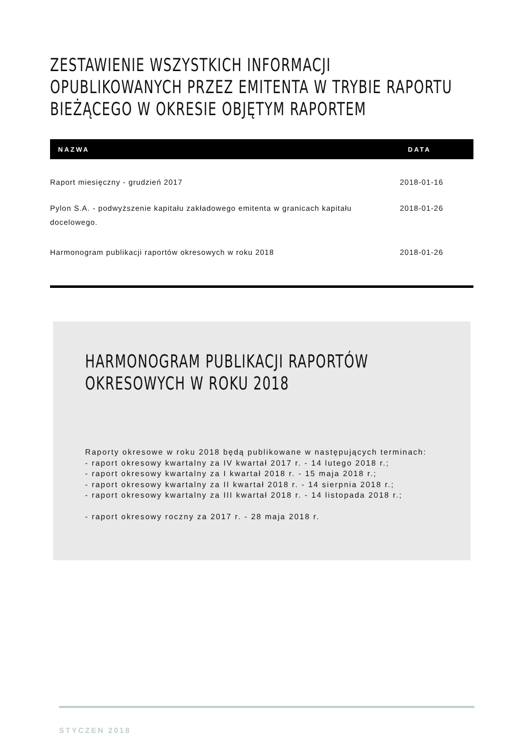ZESTAWIENIE WSZYSTKICH INFORMACJI
OPUBLIKOWANYCH PRZEZ EMITENTA W TRYBIE RAPORTU
BIEŻĄCEGO W OKRESIE OBJĘTYM RAPORTEM
| NAZWA | DATA |
| --- | --- |
| Raport miesięczny - grudzień 2017 | 2018-01-16 |
| Pylon S.A. - podwyższenie kapitału zakładowego emitenta w granicach kapitału docelowego. | 2018-01-26 |
| Harmonogram publikacji raportów okresowych w roku 2018 | 2018-01-26 |
HARMONOGRAM PUBLIKACJI RAPORTÓW
OKRESOWYCH W ROKU 2018
Raporty okresowe w roku 2018 będą publikowane w następujących terminach:
- raport okresowy kwartalny za IV kwartał 2017 r. - 14 lutego 2018 r.;
- raport okresowy kwartalny za I kwartał 2018 r. - 15 maja 2018 r.;
- raport okresowy kwartalny za II kwartał 2018 r. - 14 sierpnia 2018 r.;
- raport okresowy kwartalny za III kwartał 2018 r. - 14 listopada 2018 r.;
- raport okresowy roczny za 2017 r. - 28 maja 2018 r.
STYCZEN 2018